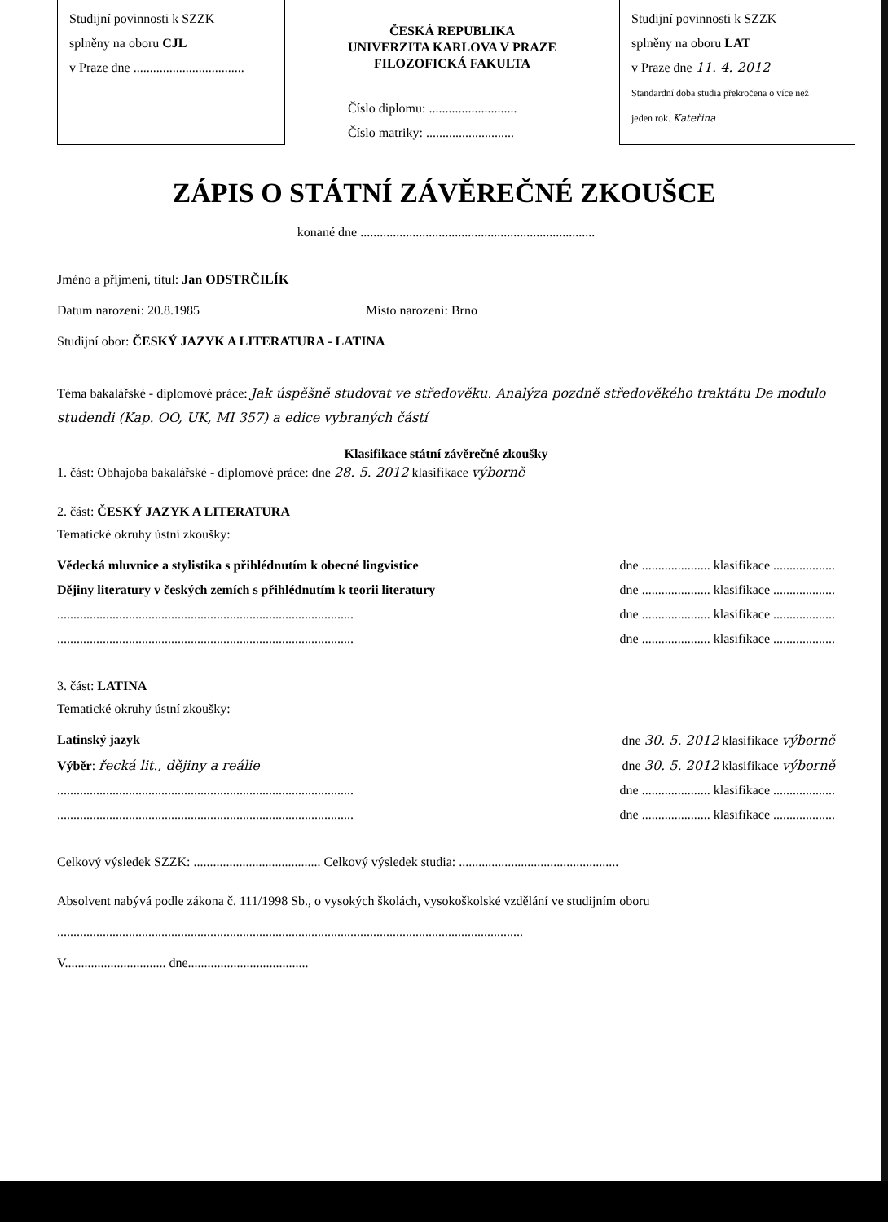Studijní povinnosti k SZZK
splněny na oboru CJL
v Praze dne ..................................
ČESKÁ REPUBLIKA
UNIVERZITA KARLOVA V PRAZE
FILOZOFICKÁ FAKULTA
Číslo diplomu: ...........................
Číslo matriky: ...........................
Studijní povinnosti k SZZK
splněny na oboru LAT
v Praze dne 11. 4. 2012
Standardní doba studia překročena o více než
jeden rok. Kateřina
ZÁPIS O STÁTNÍ ZÁVĚREČNÉ ZKOUŠCE
konané dne ........................................................................
Jméno a příjmení, titul: Jan ODSTRČILÍK
Datum narození: 20.8.1985 Místo narození: Brno
Studijní obor: ČESKÝ JAZYK A LITERATURA - LATINA
Téma bakalářské - diplomové práce: Jak úspěšně studovat ve středověku. Analýza pozdně středověkého traktátu De modulo studendi (Kap. OO, UK, MI 357) a edice vybraných částí
Klasifikace státní závěrečné zkoušky
1. část: Obhajoba bakalářské - diplomové práce: dne 28. 5. 2012 klasifikace výborně
2. část: ČESKÝ JAZYK A LITERATURA
Tematické okruhy ústní zkoušky:
Vědecká mluvnice a stylistika s přihlédnutím k obecné lingvistice dne ..................... klasifikace ...................
Dějiny literatury v českých zemích s přihlédnutím k teorii literatury dne ..................... klasifikace ...................
........................................................................................... dne ..................... klasifikace ...................
........................................................................................... dne ..................... klasifikace ...................
3. část: LATINA
Tematické okruhy ústní zkoušky:
Latinský jazyk dne 30. 5. 2012 klasifikace výborně
Výběr: řecká lit., dějiny a reálie dne 30. 5. 2012 klasifikace výborně
........................................................................................... dne ..................... klasifikace ...................
........................................................................................... dne ..................... klasifikace ...................
Celkový výsledek SZZK: ....................................... Celkový výsledek studia: .................................................
Absolvent nabývá podle zákona č. 111/1998 Sb., o vysokých školách, vysokoškolské vzdělání ve studijním oboru
...............................................................................................................................................
V............................... dne.....................................